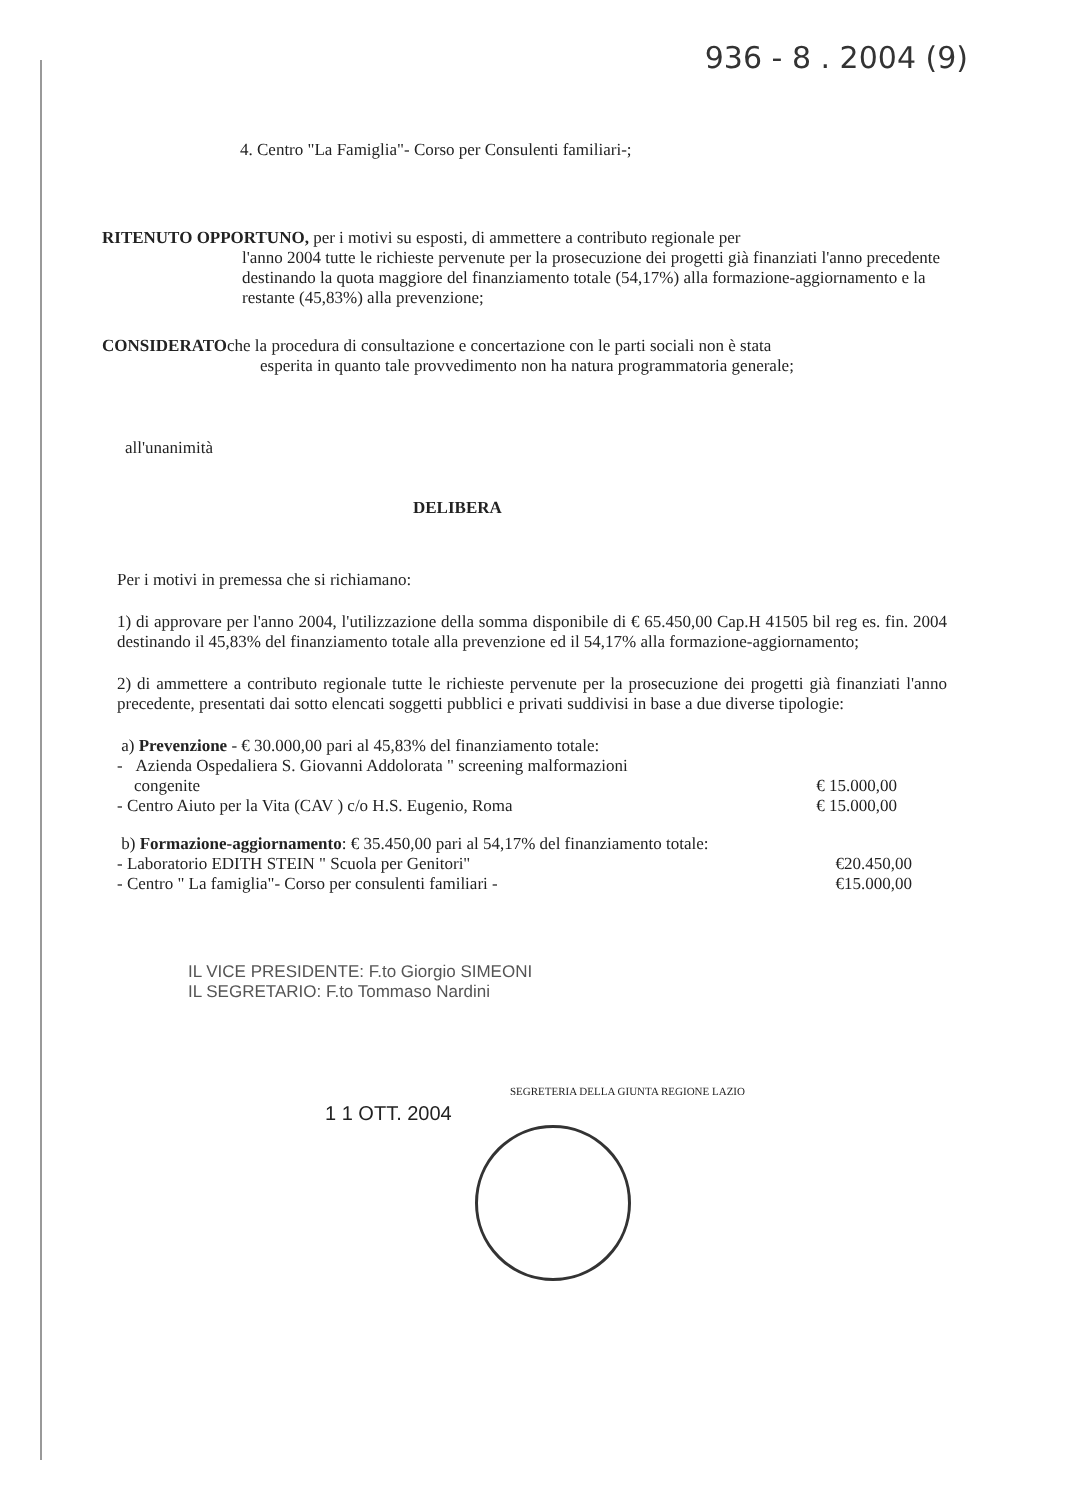936 - 8 . 2004 (9)
4. Centro "La Famiglia"- Corso per Consulenti familiari-;
RITENUTO OPPORTUNO, per i motivi su esposti, di ammettere a contributo regionale per
l'anno 2004 tutte le richieste pervenute per la prosecuzione dei progetti già finanziati l'anno precedente destinando la quota maggiore del finanziamento totale (54,17%) alla formazione-aggiornamento e la restante (45,83%) alla prevenzione;
CONSIDERATOche la procedura di consultazione e concertazione con le parti sociali non è stata
esperita in quanto tale provvedimento non ha natura programmatoria generale;
all'unanimità
DELIBERA
Per i motivi in premessa che si richiamano:
1) di approvare per l'anno 2004, l'utilizzazione della somma disponibile di € 65.450,00 Cap.H 41505 bil reg es. fin. 2004 destinando il 45,83% del finanziamento totale alla prevenzione ed il 54,17% alla formazione-aggiornamento;
2) di ammettere a contributo regionale tutte le richieste pervenute per la prosecuzione dei progetti già finanziati l'anno precedente, presentati dai sotto elencati soggetti pubblici e privati suddivisi in base a due diverse tipologie:
a) Prevenzione - € 30.000,00 pari al 45,83% del finanziamento totale:
- Azienda Ospedaliera S. Giovanni Addolorata " screening malformazioni
congenite € 15.000,00
- Centro Aiuto per la Vita (CAV ) c/o H.S. Eugenio, Roma € 15.000,00
b) Formazione-aggiornamento: € 35.450,00 pari al 54,17% del finanziamento totale:
- Laboratorio EDITH STEIN " Scuola per Genitori" €20.450,00
- Centro " La famiglia"- Corso per consulenti familiari - €15.000,00
IL VICE PRESIDENTE: F.to Giorgio SIMEONI
IL SEGRETARIO: F.to Tommaso Nardini
1 1 OTT. 2004
SEGRETERIA DELLA GIUNTA REGIONE LAZIO